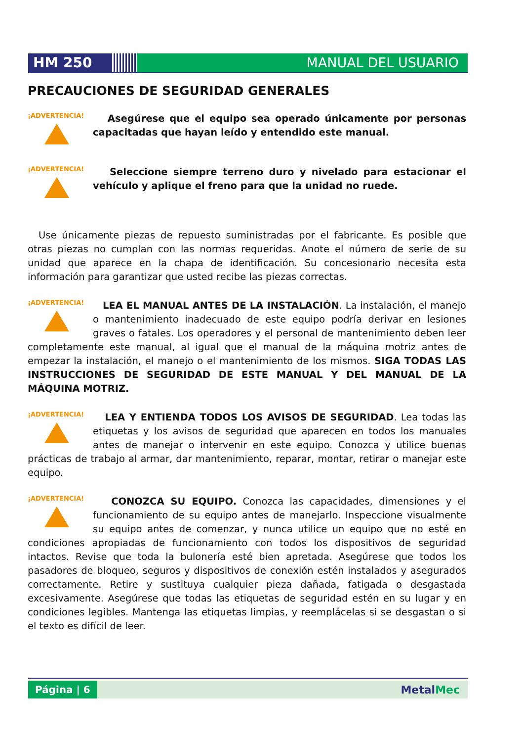HM 250 MANUAL DEL USUARIO
PRECAUCIONES DE SEGURIDAD GENERALES
¡ADVERTENCIA!
Asegúrese que el equipo sea operado únicamente por personas capacitadas que hayan leído y entendido este manual.
¡ADVERTENCIA!
Seleccione siempre terreno duro y nivelado para estacionar el vehículo y aplique el freno para que la unidad no ruede.
Use únicamente piezas de repuesto suministradas por el fabricante. Es posible que otras piezas no cumplan con las normas requeridas. Anote el número de serie de su unidad que aparece en la chapa de identificación. Su concesionario necesita esta información para garantizar que usted recibe las piezas correctas.
¡ADVERTENCIA!
LEA EL MANUAL ANTES DE LA INSTALACIÓN. La instalación, el manejo o mantenimiento inadecuado de este equipo podría derivar en lesiones graves o fatales. Los operadores y el personal de mantenimiento deben leer completamente este manual, al igual que el manual de la máquina motriz antes de empezar la instalación, el manejo o el mantenimiento de los mismos. SIGA TODAS LAS INSTRUCCIONES DE SEGURIDAD DE ESTE MANUAL Y DEL MANUAL DE LA MÁQUINA MOTRIZ.
¡ADVERTENCIA!
LEA Y ENTIENDA TODOS LOS AVISOS DE SEGURIDAD. Lea todas las etiquetas y los avisos de seguridad que aparecen en todos los manuales antes de manejar o intervenir en este equipo. Conozca y utilice buenas prácticas de trabajo al armar, dar mantenimiento, reparar, montar, retirar o manejar este equipo.
¡ADVERTENCIA!
CONOZCA SU EQUIPO. Conozca las capacidades, dimensiones y el funcionamiento de su equipo antes de manejarlo. Inspeccione visualmente su equipo antes de comenzar, y nunca utilice un equipo que no esté en condiciones apropiadas de funcionamiento con todos los dispositivos de seguridad intactos. Revise que toda la bulonería esté bien apretada. Asegúrese que todos los pasadores de bloqueo, seguros y dispositivos de conexión estén instalados y asegurados correctamente. Retire y sustituya cualquier pieza dañada, fatigada o desgastada excesivamente. Asegúrese que todas las etiquetas de seguridad estén en su lugar y en condiciones legibles. Mantenga las etiquetas limpias, y reemplácelas si se desgastan o si el texto es difícil de leer.
Página | 6
MetalMec